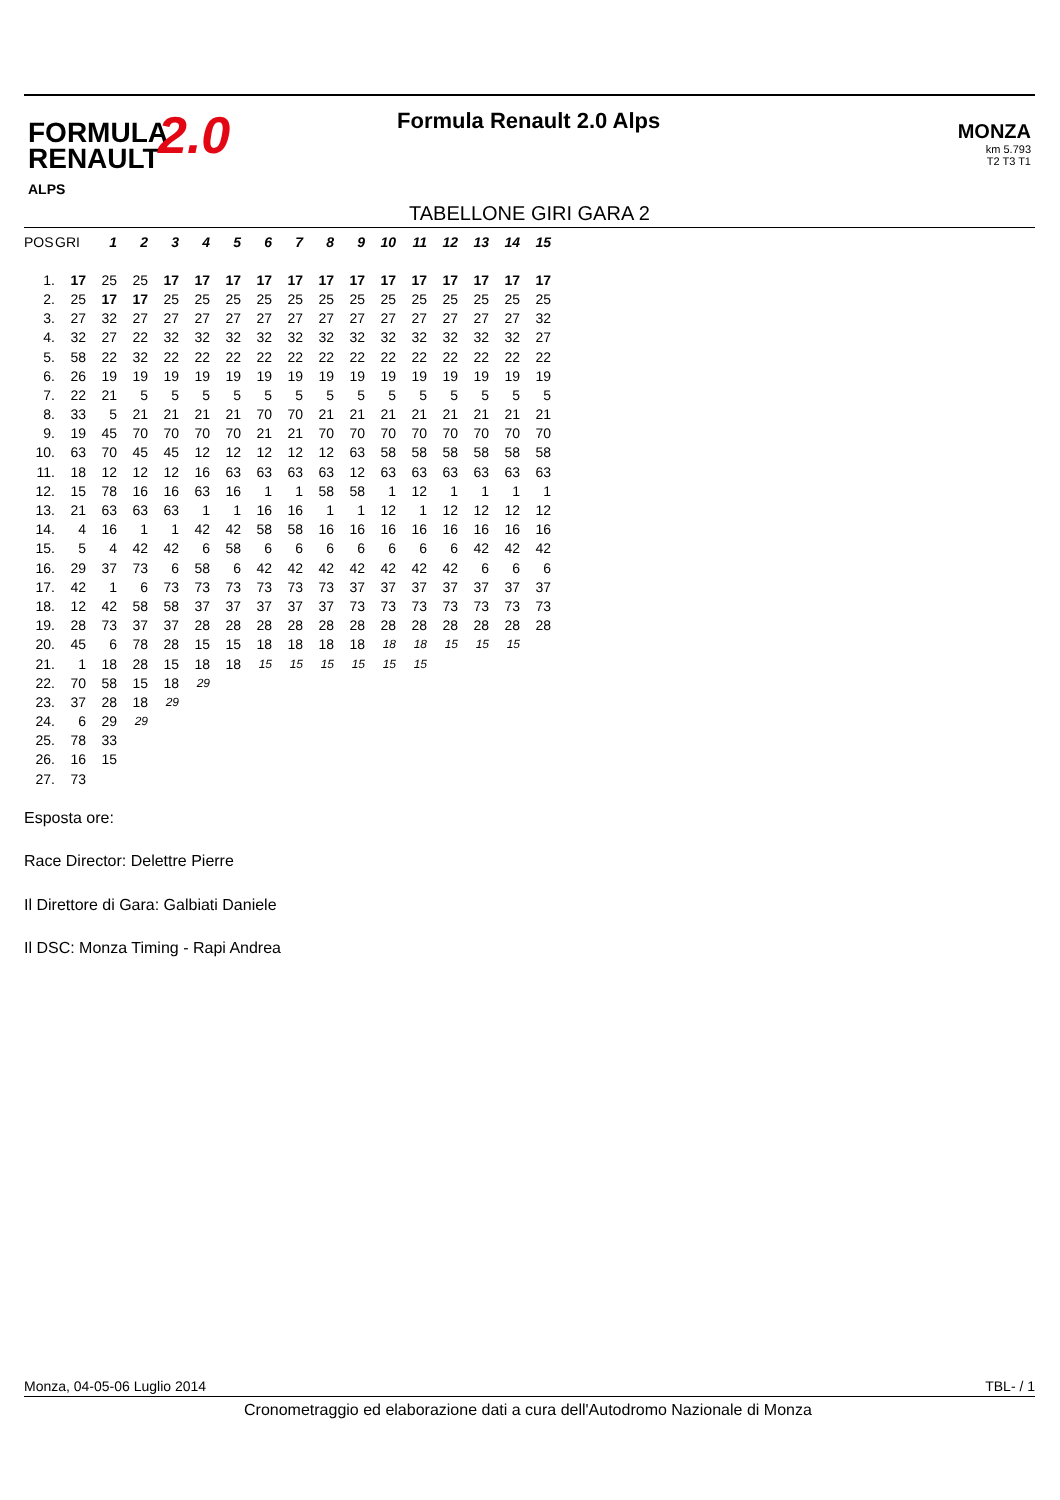FORMULA
RENAULT
ALPS
2.0
Formula Renault 2.0 Alps MONZA
km 5.793
T2 T3 T1
TABELLONE GIRI GARA 2
| POS | GRI | 1 | 2 | 3 | 4 | 5 | 6 | 7 | 8 | 9 | 10 | 11 | 12 | 13 | 14 | 15 |
| --- | --- | --- | --- | --- | --- | --- | --- | --- | --- | --- | --- | --- | --- | --- | --- | --- |
| 1. | 17 | 25 | 25 | 17 | 17 | 17 | 17 | 17 | 17 | 17 | 17 | 17 | 17 | 17 | 17 | 17 |
| 2. | 25 | 17 | 17 | 25 | 25 | 25 | 25 | 25 | 25 | 25 | 25 | 25 | 25 | 25 | 25 | 25 |
| 3. | 27 | 32 | 27 | 27 | 27 | 27 | 27 | 27 | 27 | 27 | 27 | 27 | 27 | 27 | 27 | 32 |
| 4. | 32 | 27 | 22 | 32 | 32 | 32 | 32 | 32 | 32 | 32 | 32 | 32 | 32 | 32 | 32 | 27 |
| 5. | 58 | 22 | 32 | 22 | 22 | 22 | 22 | 22 | 22 | 22 | 22 | 22 | 22 | 22 | 22 | 22 |
| 6. | 26 | 19 | 19 | 19 | 19 | 19 | 19 | 19 | 19 | 19 | 19 | 19 | 19 | 19 | 19 | 19 |
| 7. | 22 | 21 | 5 | 5 | 5 | 5 | 5 | 5 | 5 | 5 | 5 | 5 | 5 | 5 | 5 | 5 |
| 8. | 33 | 5 | 21 | 21 | 21 | 21 | 70 | 70 | 21 | 21 | 21 | 21 | 21 | 21 | 21 | 21 |
| 9. | 19 | 45 | 70 | 70 | 70 | 70 | 21 | 21 | 70 | 70 | 70 | 70 | 70 | 70 | 70 | 70 |
| 10. | 63 | 70 | 45 | 45 | 12 | 12 | 12 | 12 | 12 | 63 | 58 | 58 | 58 | 58 | 58 | 58 |
| 11. | 18 | 12 | 12 | 12 | 16 | 63 | 63 | 63 | 63 | 12 | 63 | 63 | 63 | 63 | 63 | 63 |
| 12. | 15 | 78 | 16 | 16 | 63 | 16 | 1 | 1 | 58 | 58 | 1 | 12 | 1 | 1 | 1 | 1 |
| 13. | 21 | 63 | 63 | 63 | 1 | 1 | 16 | 16 | 1 | 1 | 12 | 1 | 12 | 12 | 12 | 12 |
| 14. | 4 | 16 | 1 | 1 | 42 | 42 | 58 | 58 | 16 | 16 | 16 | 16 | 16 | 16 | 16 | 16 |
| 15. | 5 | 4 | 42 | 42 | 6 | 58 | 6 | 6 | 6 | 6 | 6 | 6 | 6 | 42 | 42 | 42 |
| 16. | 29 | 37 | 73 | 6 | 58 | 6 | 42 | 42 | 42 | 42 | 42 | 42 | 42 | 6 | 6 | 6 |
| 17. | 42 | 1 | 6 | 73 | 73 | 73 | 73 | 73 | 73 | 37 | 37 | 37 | 37 | 37 | 37 | 37 |
| 18. | 12 | 42 | 58 | 58 | 37 | 37 | 37 | 37 | 37 | 73 | 73 | 73 | 73 | 73 | 73 | 73 |
| 19. | 28 | 73 | 37 | 37 | 28 | 28 | 28 | 28 | 28 | 28 | 28 | 28 | 28 | 28 | 28 | 28 |
| 20. | 45 | 6 | 78 | 28 | 15 | 15 | 18 | 18 | 18 | 18 | 18 | 18 | 15 | 15 | 15 | |
| 21. | 1 | 18 | 28 | 15 | 18 | 18 | 15 | 15 | 15 | 15 | 15 | 15 | | | | |
| 22. | 70 | 58 | 15 | 18 | 29 | | | | | | | | | | | |
| 23. | 37 | 28 | 18 | 29 | | | | | | | | | | | | |
| 24. | 6 | 29 | 29 | | | | | | | | | | | | | |
| 25. | 78 | 33 | | | | | | | | | | | | | | |
| 26. | 16 | 15 | | | | | | | | | | | | | | |
| 27. | 73 | | | | | | | | | | | | | | | |
Esposta ore:
Race Director: Delettre Pierre
Il Direttore di Gara: Galbiati Daniele
Il DSC: Monza Timing - Rapi Andrea
Monza, 04-05-06 Luglio 2014 TBL- / 1
Cronometraggio ed elaborazione dati a cura dell'Autodromo Nazionale di Monza